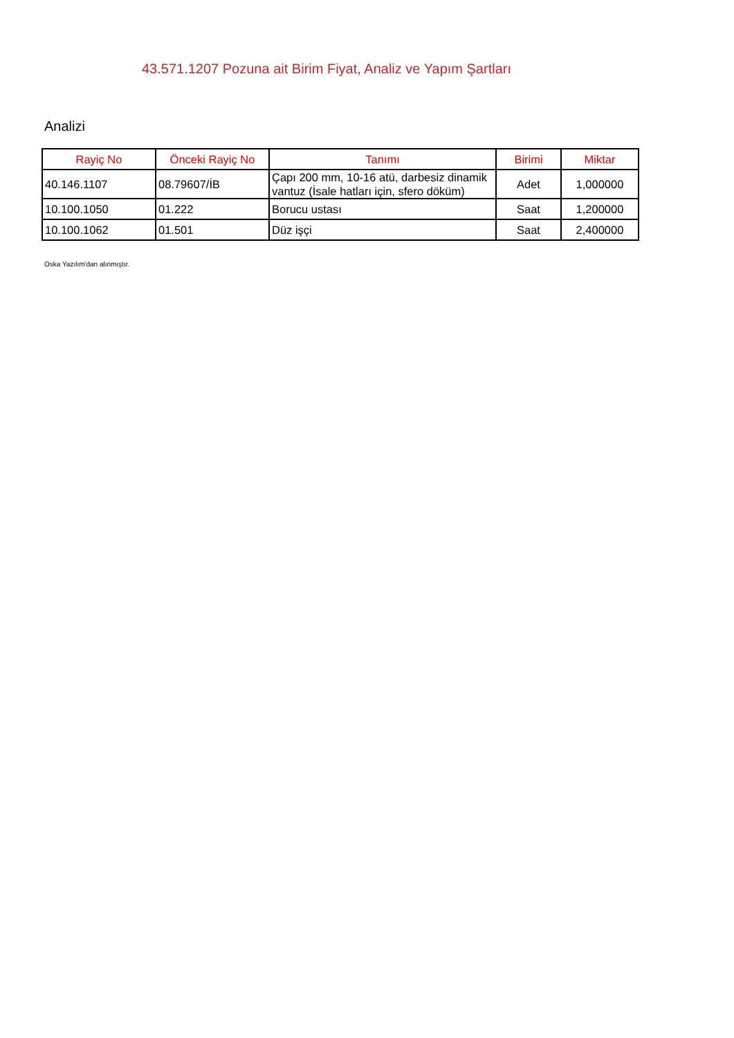43.571.1207 Pozuna ait Birim Fiyat, Analiz ve Yapım Şartları
Analizi
| Rayiç No | Önceki Rayiç No | Tanımı | Birimi | Miktar |
| --- | --- | --- | --- | --- |
| 40.146.1107 | 08.79607/İB | Çapı 200 mm, 10-16 atü, darbesiz dinamik vantuz (İsale hatları için, sfero döküm) | Adet | 1,000000 |
| 10.100.1050 | 01.222 | Borucu ustası | Saat | 1,200000 |
| 10.100.1062 | 01.501 | Düz işçi | Saat | 2,400000 |
Oska Yazılım'dan alınmıştır.